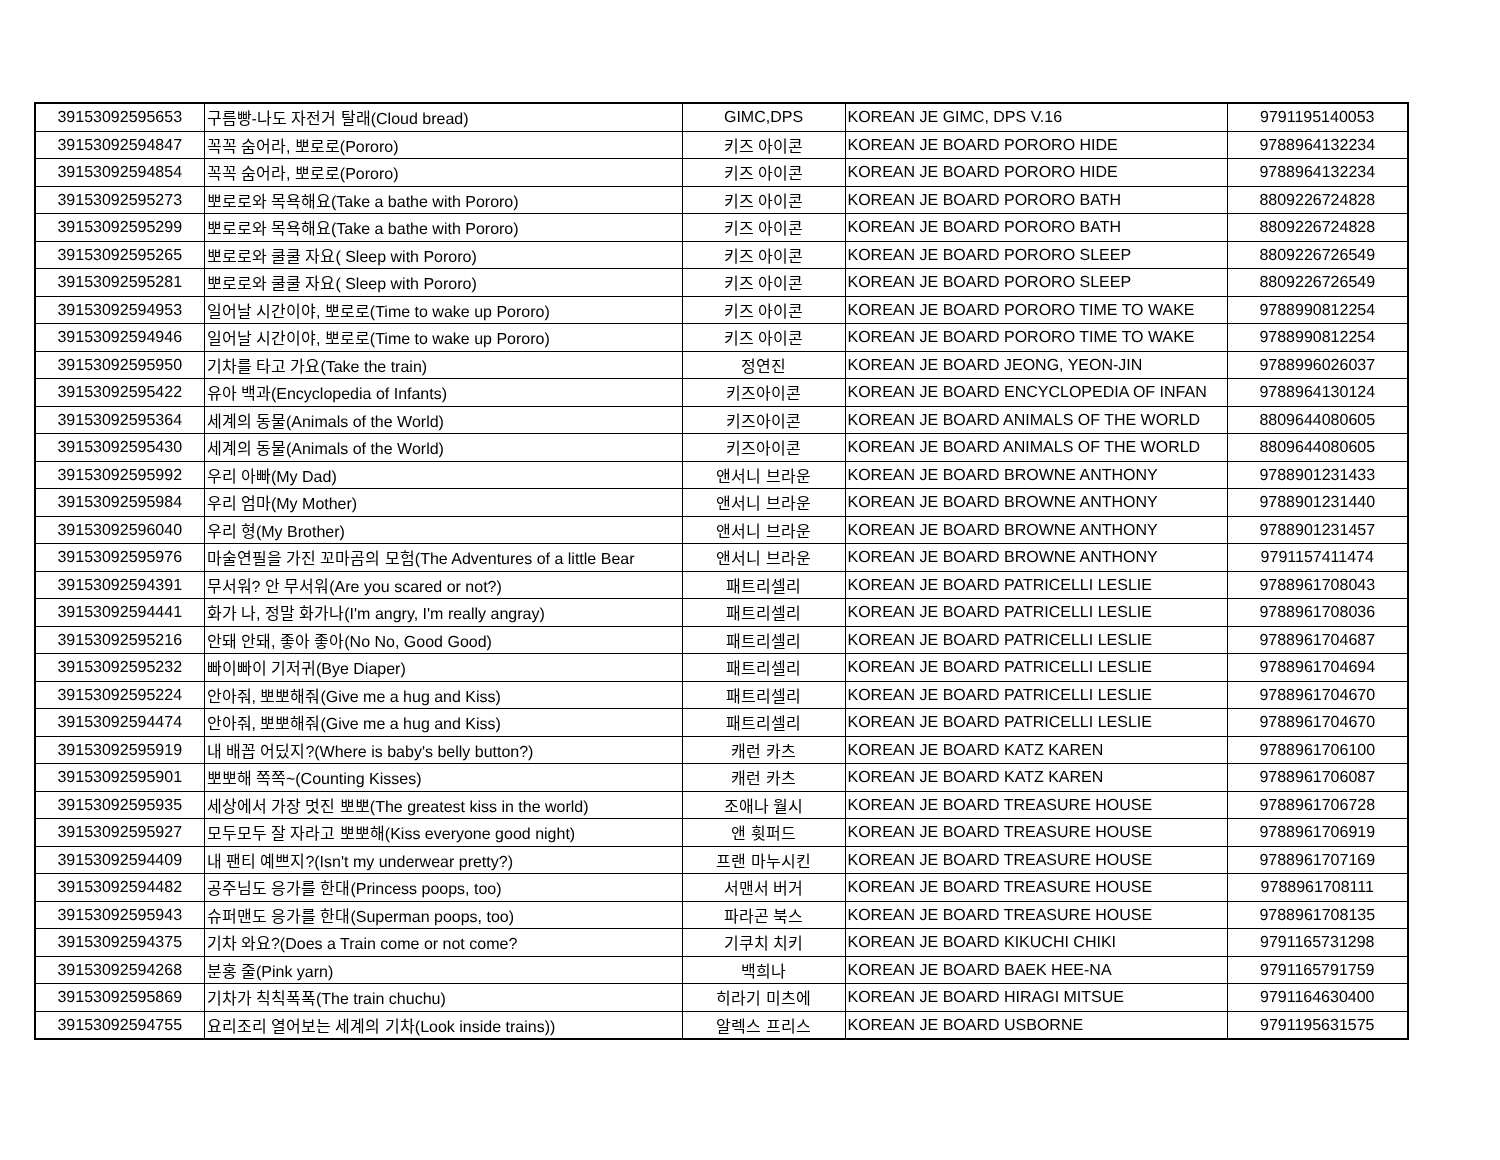| 39153092595653 | 구름빵-나도 자전거 탈래(Cloud bread) | GIMC,DPS | KOREAN JE GIMC, DPS V.16 | 9791195140053 |
| 39153092594847 | 꼭꼭 숨어라, 뽀로로(Pororo) | 키즈 아이콘 | KOREAN JE BOARD PORORO HIDE | 9788964132234 |
| 39153092594854 | 꼭꼭 숨어라, 뽀로로(Pororo) | 키즈 아이콘 | KOREAN JE BOARD PORORO HIDE | 9788964132234 |
| 39153092595273 | 뽀로로와 목욕해요(Take a bathe with Pororo) | 키즈 아이콘 | KOREAN JE BOARD PORORO BATH | 8809226724828 |
| 39153092595299 | 뽀로로와 목욕해요(Take a bathe with Pororo) | 키즈 아이콘 | KOREAN JE BOARD PORORO BATH | 8809226724828 |
| 39153092595265 | 뽀로로와 쿨쿨 자요( Sleep with Pororo) | 키즈 아이콘 | KOREAN JE BOARD PORORO SLEEP | 8809226726549 |
| 39153092595281 | 뽀로로와 쿨쿨 자요( Sleep with Pororo) | 키즈 아이콘 | KOREAN JE BOARD PORORO SLEEP | 8809226726549 |
| 39153092594953 | 일어날 시간이야, 뽀로로(Time to wake up Pororo) | 키즈 아이콘 | KOREAN JE BOARD PORORO TIME TO WAKE | 9788990812254 |
| 39153092594946 | 일어날 시간이야, 뽀로로(Time to wake up Pororo) | 키즈 아이콘 | KOREAN JE BOARD PORORO TIME TO WAKE | 9788990812254 |
| 39153092595950 | 기차를 타고 가요(Take the train) | 정연진 | KOREAN JE BOARD JEONG, YEON-JIN | 9788996026037 |
| 39153092595422 | 유아 백과(Encyclopedia of Infants) | 키즈아이콘 | KOREAN JE BOARD ENCYCLOPEDIA OF INFAN | 9788964130124 |
| 39153092595364 | 세계의 동물(Animals of the World) | 키즈아이콘 | KOREAN JE BOARD ANIMALS OF THE WORLD | 8809644080605 |
| 39153092595430 | 세계의 동물(Animals of the World) | 키즈아이콘 | KOREAN JE BOARD ANIMALS OF THE WORLD | 8809644080605 |
| 39153092595992 | 우리 아빠(My Dad) | 앤서니 브라운 | KOREAN JE BOARD BROWNE ANTHONY | 9788901231433 |
| 39153092595984 | 우리 엄마(My Mother) | 앤서니 브라운 | KOREAN JE BOARD BROWNE ANTHONY | 9788901231440 |
| 39153092596040 | 우리 형(My Brother) | 앤서니 브라운 | KOREAN JE BOARD BROWNE ANTHONY | 9788901231457 |
| 39153092595976 | 마술연필을 가진 꼬마곰의 모험(The Adventures of a little Bear | 앤서니 브라운 | KOREAN JE BOARD BROWNE ANTHONY | 9791157411474 |
| 39153092594391 | 무서워? 안 무서워(Are you scared or not?) | 패트리셀리 | KOREAN JE BOARD PATRICELLI LESLIE | 9788961708043 |
| 39153092594441 | 화가 나, 정말 화가나(I'm angry, I'm really angray) | 패트리셀리 | KOREAN JE BOARD PATRICELLI LESLIE | 9788961708036 |
| 39153092595216 | 안돼 안돼, 좋아 좋아(No No, Good Good) | 패트리셀리 | KOREAN JE BOARD PATRICELLI LESLIE | 9788961704687 |
| 39153092595232 | 빠이빠이 기저귀(Bye Diaper) | 패트리셀리 | KOREAN JE BOARD PATRICELLI LESLIE | 9788961704694 |
| 39153092595224 | 안아줘, 뽀뽀해줘(Give me a hug and Kiss) | 패트리셀리 | KOREAN JE BOARD PATRICELLI LESLIE | 9788961704670 |
| 39153092594474 | 안아줘, 뽀뽀해줘(Give me a hug and Kiss) | 패트리셀리 | KOREAN JE BOARD PATRICELLI LESLIE | 9788961704670 |
| 39153092595919 | 내 배꼽 어딨지?(Where is baby's belly button?) | 캐런 카츠 | KOREAN JE BOARD KATZ KAREN | 9788961706100 |
| 39153092595901 | 뽀뽀해 쪽쪽~(Counting Kisses) | 캐런 카츠 | KOREAN JE BOARD KATZ KAREN | 9788961706087 |
| 39153092595935 | 세상에서 가장 멋진 뽀뽀(The greatest kiss in the world) | 조애나 월시 | KOREAN JE BOARD TREASURE HOUSE | 9788961706728 |
| 39153092595927 | 모두모두 잘 자라고 뽀뽀해(Kiss everyone good night) | 앤 휫퍼드 | KOREAN JE BOARD TREASURE HOUSE | 9788961706919 |
| 39153092594409 | 내 팬티 예쁘지?(Isn't my underwear pretty?) | 프랜 마누시킨 | KOREAN JE BOARD TREASURE HOUSE | 9788961707169 |
| 39153092594482 | 공주님도 응가를 한대(Princess poops, too) | 서맨서 버거 | KOREAN JE BOARD TREASURE HOUSE | 9788961708111 |
| 39153092595943 | 슈퍼맨도 응가를 한대(Superman poops, too) | 파라곤 북스 | KOREAN JE BOARD TREASURE HOUSE | 9788961708135 |
| 39153092594375 | 기차 와요?(Does a Train come or not come? | 기쿠치 치키 | KOREAN JE BOARD KIKUCHI CHIKI | 9791165731298 |
| 39153092594268 | 분홍 줄(Pink yarn) | 백희나 | KOREAN JE BOARD BAEK HEE-NA | 9791165791759 |
| 39153092595869 | 기차가 칙칙폭폭(The train chuchu) | 히라기 미츠에 | KOREAN JE BOARD HIRAGI MITSUE | 9791164630400 |
| 39153092594755 | 요리조리 열어보는 세계의 기차(Look inside trains)) | 알렉스 프리스 | KOREAN JE BOARD USBORNE | 9791195631575 |